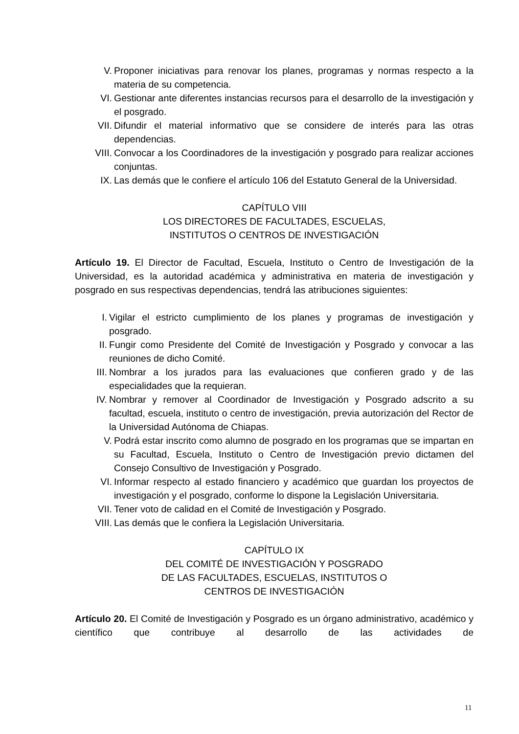V. Proponer iniciativas para renovar los planes, programas y normas respecto a la materia de su competencia.
VI. Gestionar ante diferentes instancias recursos para el desarrollo de la investigación y el posgrado.
VII. Difundir el material informativo que se considere de interés para las otras dependencias.
VIII. Convocar a los Coordinadores de la investigación y posgrado para realizar acciones conjuntas.
IX. Las demás que le confiere el artículo 106 del Estatuto General de la Universidad.
CAPÍTULO VIII
LOS DIRECTORES DE FACULTADES, ESCUELAS,
INSTITUTOS O CENTROS DE INVESTIGACIÓN
Artículo 19. El Director de Facultad, Escuela, Instituto o Centro de Investigación de la Universidad, es la autoridad académica y administrativa en materia de investigación y posgrado en sus respectivas dependencias, tendrá las atribuciones siguientes:
I. Vigilar el estricto cumplimiento de los planes y programas de investigación y posgrado.
II. Fungir como Presidente del Comité de Investigación y Posgrado y convocar a las reuniones de dicho Comité.
III. Nombrar a los jurados para las evaluaciones que confieren grado y de las especialidades que la requieran.
IV. Nombrar y remover al Coordinador de Investigación y Posgrado adscrito a su facultad, escuela, instituto o centro de investigación, previa autorización del Rector de la Universidad Autónoma de Chiapas.
V. Podrá estar inscrito como alumno de posgrado en los programas que se impartan en su Facultad, Escuela, Instituto o Centro de Investigación previo dictamen del Consejo Consultivo de Investigación y Posgrado.
VI. Informar respecto al estado financiero y académico que guardan los proyectos de investigación y el posgrado, conforme lo dispone la Legislación Universitaria.
VII. Tener voto de calidad en el Comité de Investigación y Posgrado.
VIII. Las demás que le confiera la Legislación Universitaria.
CAPÍTULO IX
DEL COMITÉ DE INVESTIGACIÓN Y POSGRADO
DE LAS FACULTADES, ESCUELAS, INSTITUTOS O
CENTROS DE INVESTIGACIÓN
Artículo 20. El Comité de Investigación y Posgrado es un órgano administrativo, académico y científico que contribuye al desarrollo de las actividades de
11